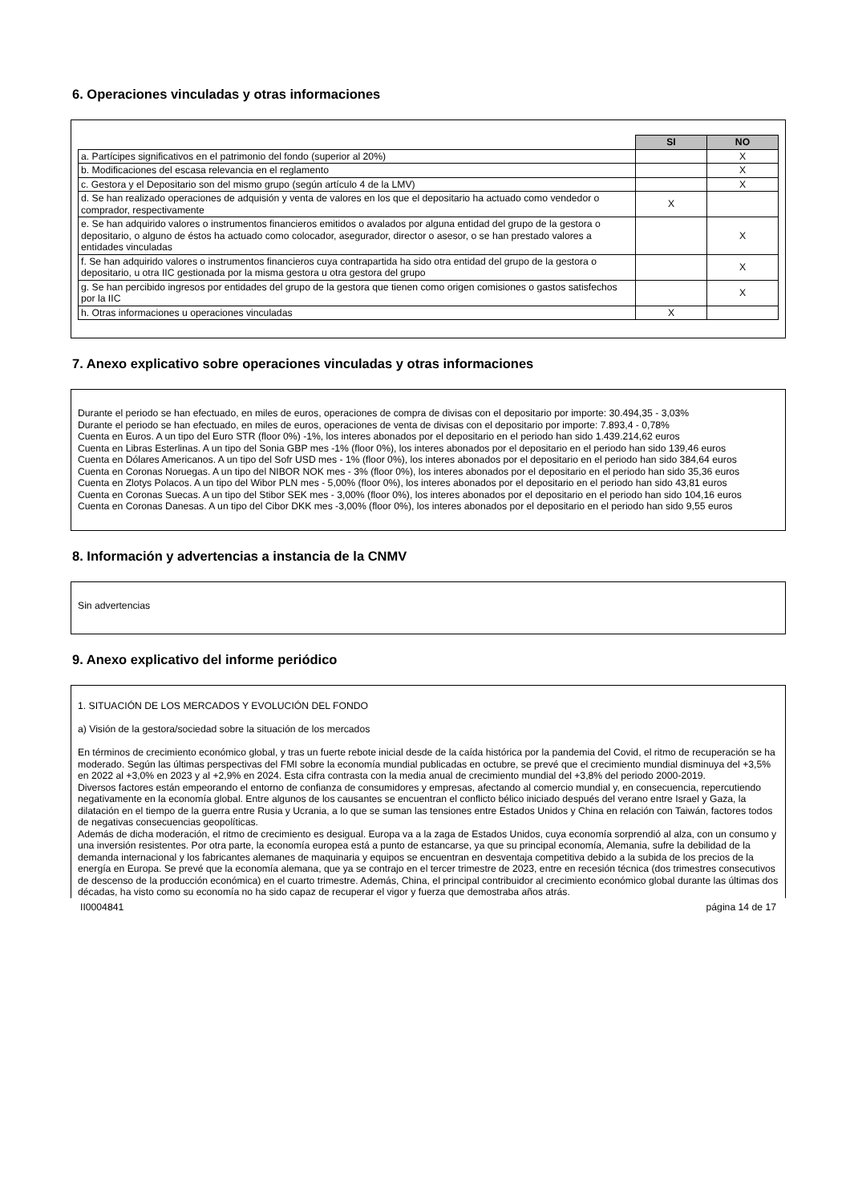6. Operaciones vinculadas y otras informaciones
| | SI | NO |
| a. Partícipes significativos en el patrimonio del fondo (superior al 20%) | | X |
| b. Modificaciones del escasa relevancia en el reglamento | | X |
| c. Gestora y el Depositario son del mismo grupo (según artículo 4 de la LMV) | | X |
| d. Se han realizado operaciones de adquisión y venta de valores en los que el depositario ha actuado como vendedor o comprador, respectivamente | X | |
| e. Se han adquirido valores o instrumentos financieros emitidos o avalados por alguna entidad del grupo de la gestora o depositario, o alguno de éstos ha actuado como colocador, asegurador, director o asesor, o se han prestado valores a entidades vinculadas | | X |
| f. Se han adquirido valores o instrumentos financieros cuya contrapartida ha sido otra entidad del grupo de la gestora o depositario, u otra IIC gestionada por la misma gestora u otra gestora del grupo | | X |
| g. Se han percibido ingresos por entidades del grupo de la gestora que tienen como origen comisiones o gastos satisfechos por la IIC | | X |
| h. Otras informaciones u operaciones vinculadas | X | |
7. Anexo explicativo sobre operaciones vinculadas y otras informaciones
Durante el periodo se han efectuado, en miles de euros, operaciones de compra de divisas con el depositario por importe: 30.494,35 - 3,03%
Durante el periodo se han efectuado, en miles de euros, operaciones de venta de divisas con el depositario por importe: 7.893,4 - 0,78%
Cuenta en Euros. A un tipo del Euro STR (floor 0%) -1%, los interes abonados por el depositario en el periodo han sido 1.439.214,62 euros
Cuenta en Libras Esterlinas. A un tipo del Sonia GBP mes -1% (floor 0%), los interes abonados por el depositario en el periodo han sido 139,46 euros
Cuenta en Dólares Americanos. A un tipo del Sofr USD mes - 1% (floor 0%), los interes abonados por el depositario en el periodo han sido 384,64 euros
Cuenta en Coronas Noruegas. A un tipo del NIBOR NOK mes - 3% (floor 0%), los interes abonados por el depositario en el periodo han sido 35,36 euros
Cuenta en Zlotys Polacos. A un tipo del Wibor PLN mes - 5,00% (floor 0%), los interes abonados por el depositario en el periodo han sido 43,81 euros
Cuenta en Coronas Suecas. A un tipo del Stibor SEK mes - 3,00% (floor 0%), los interes abonados por el depositario en el periodo han sido 104,16 euros
Cuenta en Coronas Danesas. A un tipo del Cibor DKK mes -3,00% (floor 0%), los interes abonados por el depositario en el periodo han sido 9,55 euros
8. Información y advertencias a instancia de la CNMV
Sin advertencias
9. Anexo explicativo del informe periódico
1. SITUACIÓN DE LOS MERCADOS Y EVOLUCIÓN DEL FONDO
a) Visión de la gestora/sociedad sobre la situación de los mercados
En términos de crecimiento económico global, y tras un fuerte rebote inicial desde de la caída histórica por la pandemia del Covid, el ritmo de recuperación se ha moderado. Según las últimas perspectivas del FMI sobre la economía mundial publicadas en octubre, se prevé que el crecimiento mundial disminuya del +3,5% en 2022 al +3,0% en 2023 y al +2,9% en 2024. Esta cifra contrasta con la media anual de crecimiento mundial del +3,8% del periodo 2000-2019.
Diversos factores están empeorando el entorno de confianza de consumidores y empresas, afectando al comercio mundial y, en consecuencia, repercutiendo negativamente en la economía global. Entre algunos de los causantes se encuentran el conflicto bélico iniciado después del verano entre Israel y Gaza, la dilatación en el tiempo de la guerra entre Rusia y Ucrania, a lo que se suman las tensiones entre Estados Unidos y China en relación con Taiwán, factores todos de negativas consecuencias geopolíticas.
Además de dicha moderación, el ritmo de crecimiento es desigual. Europa va a la zaga de Estados Unidos, cuya economía sorprendió al alza, con un consumo y una inversión resistentes. Por otra parte, la economía europea está a punto de estancarse, ya que su principal economía, Alemania, sufre la debilidad de la demanda internacional y los fabricantes alemanes de maquinaria y equipos se encuentran en desventaja competitiva debido a la subida de los precios de la energía en Europa. Se prevé que la economía alemana, que ya se contrajo en el tercer trimestre de 2023, entre en recesión técnica (dos trimestres consecutivos de descenso de la producción económica) en el cuarto trimestre. Además, China, el principal contribuidor al crecimiento económico global durante las últimas dos décadas, ha visto como su economía no ha sido capaz de recuperar el vigor y fuerza que demostraba años atrás.
II0004841 página 14 de 17